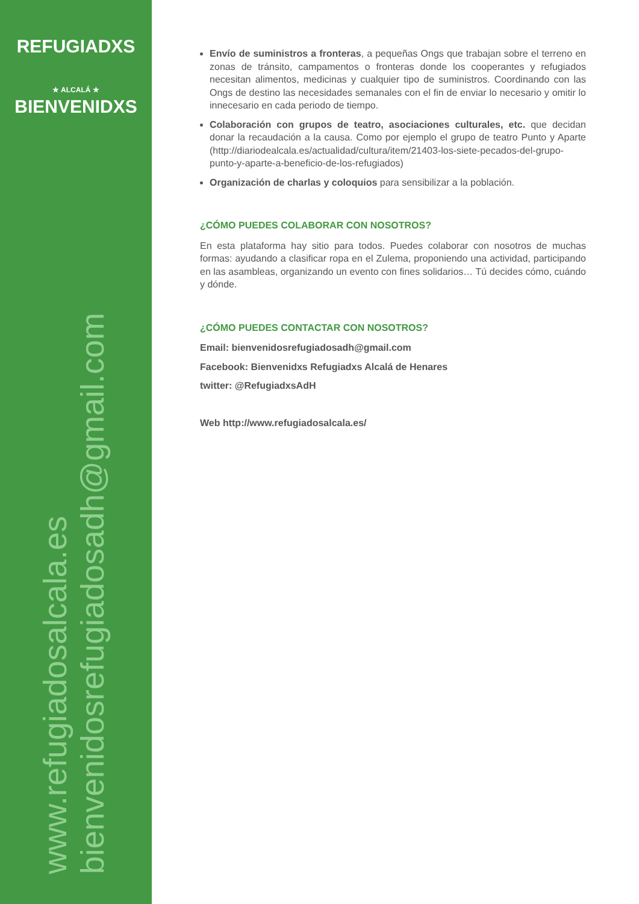REFUGIADXS
★ ALCALÁ ★
BIENVENIDXS
www.refugiadosalcala.es
bienvenidosrefugiadosadh@gmail.com
Envío de suministros a fronteras, a pequeñas Ongs que trabajan sobre el terreno en zonas de tránsito, campamentos o fronteras donde los cooperantes y refugiados necesitan alimentos, medicinas y cualquier tipo de suministros. Coordinando con las Ongs de destino las necesidades semanales con el fin de enviar lo necesario y omitir lo innecesario en cada periodo de tiempo.
Colaboración con grupos de teatro, asociaciones culturales, etc. que decidan donar la recaudación a la causa. Como por ejemplo el grupo de teatro Punto y Aparte (http://diariodealcala.es/actualidad/cultura/item/21403-los-siete-pecados-del-grupo-punto-y-aparte-a-beneficio-de-los-refugiados)
Organización de charlas y coloquios para sensibilizar a la población.
¿CÓMO PUEDES COLABORAR CON NOSOTROS?
En esta plataforma hay sitio para todos. Puedes colaborar con nosotros de muchas formas: ayudando a clasificar ropa en el Zulema, proponiendo una actividad, participando en las asambleas, organizando un evento con fines solidarios… Tú decides cómo, cuándo y dónde.
¿CÓMO PUEDES CONTACTAR CON NOSOTROS?
Email: bienvenidosrefugiadosadh@gmail.com
Facebook: Bienvenidxs Refugiadxs Alcalá de Henares
twitter: @RefugiadxsAdH
Web http://www.refugiadosalcala.es/